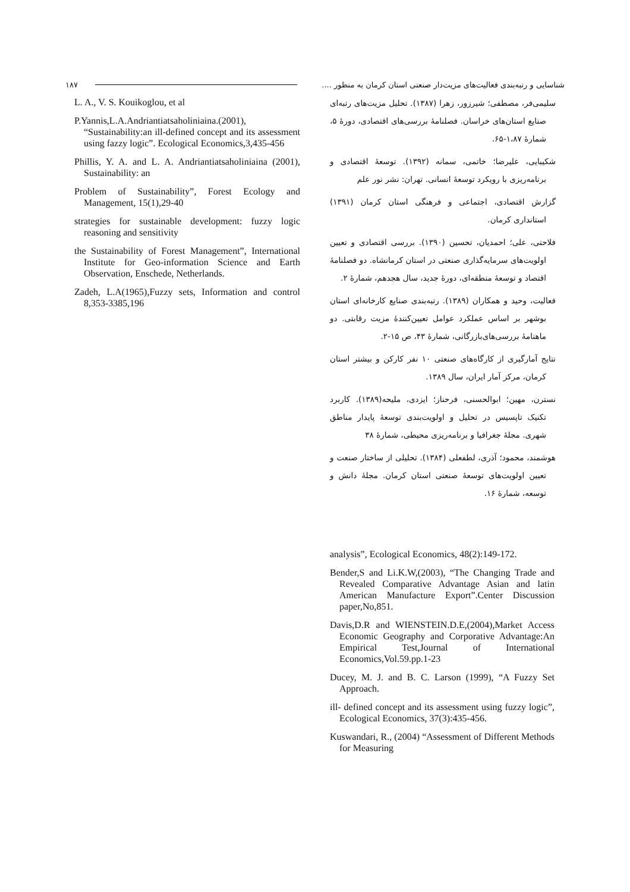۱۸۷ شناسایی و رتبه‌بندی فعالیت‌های مزیت‌دار صنعتی استان کرمان به منظور ....
L. A., V. S. Kouikoglou, et al
P.Yannis,L.A.Andriantiatsaholiniaina.(2001), “Sustainability:an ill-defined concept and its assessment using fazzy logic”. Ecological Economics,3,435-456
Phillis, Y. A. and L. A. Andriantiatsaholiniaina (2001), Sustainability: an
Problem of Sustainability”, Forest Ecology and Management, 15(1),29-40
strategies for sustainable development: fuzzy logic reasoning and sensitivity
the Sustainability of Forest Management”, International Institute for Geo-information Science and Earth Observation, Enschede, Netherlands.
Zadeh, L.A(1965),Fuzzy sets, Information and control 8,353-3385,196
سلیمی‌فر، مصطفی؛ شیرزور، زهرا (۱۳۸۷). تحلیل مزیت‌های رتبه‌ای صنایع استان‌های خراسان. فصلنامهٔ بررسی‌های اقتصادی، دورهٔ ۵، شمارهٔ ۱،۸۷-۶۵.
شکیبایی، علیرضا؛ خاتمی، سمانه (۱۳۹۲). توسعهٔ اقتصادی و برنامه‌ریزی با رویکرد توسعهٔ انسانی. تهران: نشر نور علم
گزارش اقتصادی، اجتماعی و فرهنگی استان کرمان (۱۳۹۱) استانداری کرمان.
فلاحتی، علی؛ احمدیان، تحسین (۱۳۹۰). بررسی اقتصادی و تعیین اولویت‌های سرمایه‌گذاری صنعتی در استان کرمانشاه. دو فصلنامهٔ اقتصاد و توسعهٔ منطقه‌ای، دورهٔ جدید، سال هجدهم، شمارهٔ ۲.
فعالیت، وحید و همکاران (۱۳۸۹). رتبه‌بندی صنایع کارخانه‌ای استان بوشهر بر اساس عملکرد عوامل تعیین‌کنندهٔ مزیت رقابتی. دو ماهنامهٔ بررسی‌های‌بازرگانی، شمارهٔ ۴۳، ص ۱۵-۲.
نتایج آمارگیری از کارگاه‌های صنعتی ۱۰ نفر کارکن و بیشتر استان کرمان، مرکز آمار ایران، سال ۱۳۸۹.
نسترن، مهین؛ ابوالحسنی، فرحناز؛ ایزدی، ملیحه(۱۳۸۹). کاربرد تکنیک تاپسیس در تحلیل و اولویت‌بندی توسعهٔ پایدار مناطق شهری. مجلهٔ جغرافیا و برنامه‌ریزی محیطی، شمارهٔ ۳۸
هوشمند، محمود؛ آذری، لطفعلی (۱۳۸۴). تحلیلی از ساختار صنعت و تعیین اولویت‌های توسعهٔ صنعتی استان کرمان. مجلهٔ دانش و توسعه، شمارهٔ ۱۶.
analysis”, Ecological Economics, 48(2):149-172.
Bender,S and Li.K.W,(2003), “The Changing Trade and Revealed Comparative Advantage Asian and latin American Manufacture Export”.Center Discussion paper,No,851.
Davis,D.R and WIENSTEIN.D.E,(2004),Market Access Economic Geography and Corporative Advantage:An Empirical Test,Journal of International Economics,Vol.59.pp.1-23
Ducey, M. J. and B. C. Larson (1999), “A Fuzzy Set Approach.
ill- defined concept and its assessment using fuzzy logic”, Ecological Economics, 37(3):435-456.
Kuswandari, R., (2004) “Assessment of Different Methods for Measuring